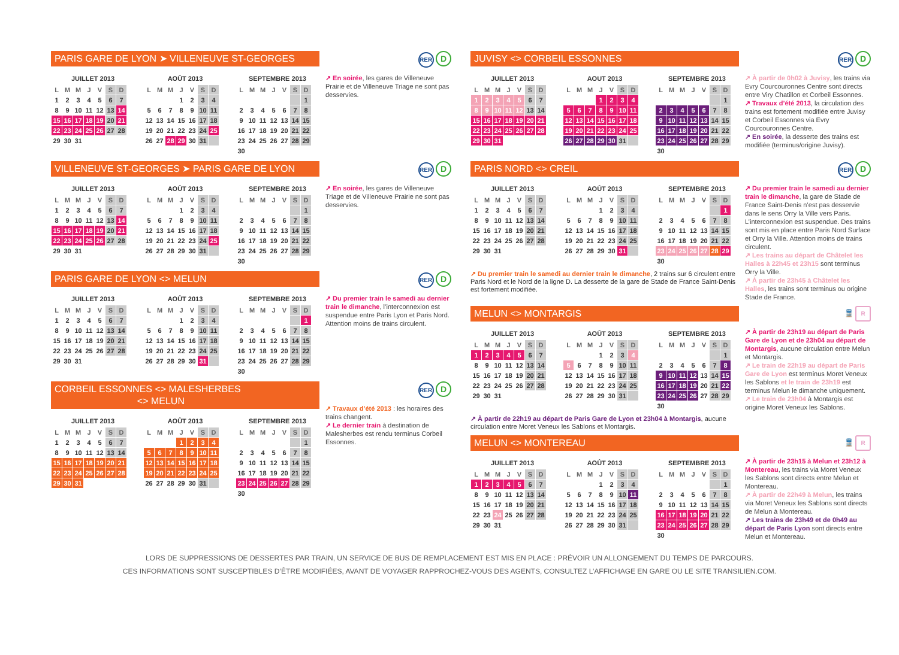PARIS GARE DE LYON ➤ VILLENEUVE ST-GEORGES
JUILLET 2013
| L | M | M | J | V | S | D |
| --- | --- | --- | --- | --- | --- | --- |
| 1 | 2 | 3 | 4 | 5 | 6 | 7 |
| 8 | 9 | 10 | 11 | 12 | 13 | 14 |
| 15 | 16 | 17 | 18 | 19 | 20 | 21 |
| 22 | 23 | 24 | 25 | 26 | 27 | 28 |
| 29 | 30 | 31 | | | | |
AOÛT 2013
| L | M | M | J | V | S | D |
| --- | --- | --- | --- | --- | --- | --- |
| | | | 1 | 2 | 3 | 4 |
| 5 | 6 | 7 | 8 | 9 | 10 | 11 |
| 12 | 13 | 14 | 15 | 16 | 17 | 18 |
| 19 | 20 | 21 | 22 | 23 | 24 | 25 |
| 26 | 27 | 28 | 29 | 30 | 31 | |
SEPTEMBRE 2013
| L | M | M | J | V | S | D |
| --- | --- | --- | --- | --- | --- | --- |
| | | | | | | 1 |
| 2 | 3 | 4 | 5 | 6 | 7 | 8 |
| 9 | 10 | 11 | 12 | 13 | 14 | 15 |
| 16 | 17 | 18 | 19 | 20 | 21 | 22 |
| 23 | 24 | 25 | 26 | 27 | 28 | 29 |
| 30 | | | | | | |
RER D
↗ En soirée, les gares de Villeneuve Prairie et de Villeneuve Triage ne sont pas desservies.
VILLENEUVE ST-GEORGES ➤ PARIS GARE DE LYON
JUILLET 2013
| L | M | M | J | V | S | D |
| --- | --- | --- | --- | --- | --- | --- |
| 1 | 2 | 3 | 4 | 5 | 6 | 7 |
| 8 | 9 | 10 | 11 | 12 | 13 | 14 |
| 15 | 16 | 17 | 18 | 19 | 20 | 21 |
| 22 | 23 | 24 | 25 | 26 | 27 | 28 |
| 29 | 30 | 31 | | | | |
AOÛT 2013
| L | M | M | J | V | S | D |
| --- | --- | --- | --- | --- | --- | --- |
| | | | 1 | 2 | 3 | 4 |
| 5 | 6 | 7 | 8 | 9 | 10 | 11 |
| 12 | 13 | 14 | 15 | 16 | 17 | 18 |
| 19 | 20 | 21 | 22 | 23 | 24 | 25 |
| 26 | 27 | 28 | 29 | 30 | 31 | |
SEPTEMBRE 2013
| L | M | M | J | V | S | D |
| --- | --- | --- | --- | --- | --- | --- |
| | | | | | | 1 |
| 2 | 3 | 4 | 5 | 6 | 7 | 8 |
| 9 | 10 | 11 | 12 | 13 | 14 | 15 |
| 16 | 17 | 18 | 19 | 20 | 21 | 22 |
| 23 | 24 | 25 | 26 | 27 | 28 | 29 |
| 30 | | | | | | |
RER D
↗ En soirée, les gares de Villeneuve Triage et de Villeneuve Prairie ne sont pas desservies.
PARIS GARE DE LYON <> MELUN
JUILLET 2013
| L | M | M | J | V | S | D |
| --- | --- | --- | --- | --- | --- | --- |
| 1 | 2 | 3 | 4 | 5 | 6 | 7 |
| 8 | 9 | 10 | 11 | 12 | 13 | 14 |
| 15 | 16 | 17 | 18 | 19 | 20 | 21 |
| 22 | 23 | 24 | 25 | 26 | 27 | 28 |
| 29 | 30 | 31 | | | | |
AOÛT 2013
| L | M | M | J | V | S | D |
| --- | --- | --- | --- | --- | --- | --- |
| | | | 1 | 2 | 3 | 4 |
| 5 | 6 | 7 | 8 | 9 | 10 | 11 |
| 12 | 13 | 14 | 15 | 16 | 17 | 18 |
| 19 | 20 | 21 | 22 | 23 | 24 | 25 |
| 26 | 27 | 28 | 29 | 30 | 31 | |
SEPTEMBRE 2013
| L | M | M | J | V | S | D |
| --- | --- | --- | --- | --- | --- | --- |
| | | | | | | 1 |
| 2 | 3 | 4 | 5 | 6 | 7 | 8 |
| 9 | 10 | 11 | 12 | 13 | 14 | 15 |
| 16 | 17 | 18 | 19 | 20 | 21 | 22 |
| 23 | 24 | 25 | 26 | 27 | 28 | 29 |
| 30 | | | | | | |
RER D
↗ Du premier train le samedi au dernier train le dimanche, l’interconnexion est suspendue entre Paris Lyon et Paris Nord. Attention moins de trains circulent.
CORBEIL ESSONNES <> MALESHERBES
<> MELUN
JUILLET 2013
| L | M | M | J | V | S | D |
| --- | --- | --- | --- | --- | --- | --- |
| 1 | 2 | 3 | 4 | 5 | 6 | 7 |
| 8 | 9 | 10 | 11 | 12 | 13 | 14 |
| 15 | 16 | 17 | 18 | 19 | 20 | 21 |
| 22 | 23 | 24 | 25 | 26 | 27 | 28 |
| 29 | 30 | 31 | | | | |
AOÛT 2013
| L | M | M | J | V | S | D |
| --- | --- | --- | --- | --- | --- | --- |
| | | | 1 | 2 | 3 | 4 |
| 5 | 6 | 7 | 8 | 9 | 10 | 11 |
| 12 | 13 | 14 | 15 | 16 | 17 | 18 |
| 19 | 20 | 21 | 22 | 23 | 24 | 25 |
| 26 | 27 | 28 | 29 | 30 | 31 | |
SEPTEMBRE 2013
| L | M | M | J | V | S | D |
| --- | --- | --- | --- | --- | --- | --- |
| | | | | | | 1 |
| 2 | 3 | 4 | 5 | 6 | 7 | 8 |
| 9 | 10 | 11 | 12 | 13 | 14 | 15 |
| 16 | 17 | 18 | 19 | 20 | 21 | 22 |
| 23 | 24 | 25 | 26 | 27 | 28 | 29 |
| 30 | | | | | | |
RER D
↗ Travaux d’été 2013 : les horaires des trains changent.
↗ Le dernier train à destination de Malesherbes est rendu terminus Corbeil Essonnes.
JUVISY <> CORBEIL ESSONNES
JUILLET 2013
| L | M | M | J | V | S | D |
| --- | --- | --- | --- | --- | --- | --- |
| 1 | 2 | 3 | 4 | 5 | 6 | 7 |
| 8 | 9 | 10 | 11 | 12 | 13 | 14 |
| 15 | 16 | 17 | 18 | 19 | 20 | 21 |
| 22 | 23 | 24 | 25 | 26 | 27 | 28 |
| 29 | 30 | 31 | | | | |
AOUT 2013
| L | M | M | J | V | S | D |
| --- | --- | --- | --- | --- | --- | --- |
| | | | 1 | 2 | 3 | 4 |
| 5 | 6 | 7 | 8 | 9 | 10 | 11 |
| 12 | 13 | 14 | 15 | 16 | 17 | 18 |
| 19 | 20 | 21 | 22 | 23 | 24 | 25 |
| 26 | 27 | 28 | 29 | 30 | 31 | |
SEPTEMBRE 2013
| L | M | M | J | V | S | D |
| --- | --- | --- | --- | --- | --- | --- |
| | | | | | | 1 |
| 2 | 3 | 4 | 5 | 6 | 7 | 8 |
| 9 | 10 | 11 | 12 | 13 | 14 | 15 |
| 16 | 17 | 18 | 19 | 20 | 21 | 22 |
| 23 | 24 | 25 | 26 | 27 | 28 | 29 |
| 30 | | | | | | |
RER D
↗ À partir de 0h02 à Juvisy, les trains via Evry Courcouronnes Centre sont directs entre Viry Chatillon et Corbeil Essonnes.
↗ Travaux d’été 2013, la circulation des trains est fortement modifiée entre Juvisy et Corbeil Essonnes via Evry Courcouronnes Centre.
↗ En soirée, la desserte des trains est modifiée (terminus/origine Juvisy).
PARIS NORD <> CREIL
JUILLET 2013
| L | M | M | J | V | S | D |
| --- | --- | --- | --- | --- | --- | --- |
| 1 | 2 | 3 | 4 | 5 | 6 | 7 |
| 8 | 9 | 10 | 11 | 12 | 13 | 14 |
| 15 | 16 | 17 | 18 | 19 | 20 | 21 |
| 22 | 23 | 24 | 25 | 26 | 27 | 28 |
| 29 | 30 | 31 | | | | |
AOÛT 2013
| L | M | M | J | V | S | D |
| --- | --- | --- | --- | --- | --- | --- |
| | | | 1 | 2 | 3 | 4 |
| 5 | 6 | 7 | 8 | 9 | 10 | 11 |
| 12 | 13 | 14 | 15 | 16 | 17 | 18 |
| 19 | 20 | 21 | 22 | 23 | 24 | 25 |
| 26 | 27 | 28 | 29 | 30 | 31 | |
SEPTEMBRE 2013
| L | M | M | J | V | S | D |
| --- | --- | --- | --- | --- | --- | --- |
| | | | | | | 1 |
| 2 | 3 | 4 | 5 | 6 | 7 | 8 |
| 9 | 10 | 11 | 12 | 13 | 14 | 15 |
| 16 | 17 | 18 | 19 | 20 | 21 | 22 |
| 23 | 24 | 25 | 26 | 27 | 28 | 29 |
| 30 | | | | | | |
↗ Du premier train le samedi au dernier train le dimanche, 2 trains sur 6 circulent entre Paris Nord et le Nord de la ligne D. La desserte de la gare de Stade de France Saint-Denis est fortement modifiée.
RER D
↗ Du premier train le samedi au dernier train le dimanche, la gare de Stade de France Saint-Denis n’est pas desservie dans le sens Orry la Ville vers Paris. L’interconnexion est suspendue. Des trains sont mis en place entre Paris Nord Surface et Orry la Ville. Attention moins de trains circulent.
↗ Les trains au départ de Châtelet les Halles à 22h45 et 23h15 sont terminus Orry la Ville.
↗ À partir de 23h45 à Châtelet les Halles, les trains sont terminus ou origine Stade de France.
MELUN <> MONTARGIS
JUILLET 2013
| L | M | M | J | V | S | D |
| --- | --- | --- | --- | --- | --- | --- |
| 1 | 2 | 3 | 4 | 5 | 6 | 7 |
| 8 | 9 | 10 | 11 | 12 | 13 | 14 |
| 15 | 16 | 17 | 18 | 19 | 20 | 21 |
| 22 | 23 | 24 | 25 | 26 | 27 | 28 |
| 29 | 30 | 31 | | | | |
AOÛT 2013
| L | M | M | J | V | S | D |
| --- | --- | --- | --- | --- | --- | --- |
| | | | 1 | 2 | 3 | 4 |
| 5 | 6 | 7 | 8 | 9 | 10 | 11 |
| 12 | 13 | 14 | 15 | 16 | 17 | 18 |
| 19 | 20 | 21 | 22 | 23 | 24 | 25 |
| 26 | 27 | 28 | 29 | 30 | 31 | |
SEPTEMBRE 2013
| L | M | M | J | V | S | D |
| --- | --- | --- | --- | --- | --- | --- |
| | | | | | | 1 |
| 2 | 3 | 4 | 5 | 6 | 7 | 8 |
| 9 | 10 | 11 | 12 | 13 | 14 | 15 |
| 16 | 17 | 18 | 19 | 20 | 21 | 22 |
| 23 | 24 | 25 | 26 | 27 | 28 | 29 |
| 30 | | | | | | |
↗ À partir de 22h19 au départ de Paris Gare de Lyon et 23h04 à Montargis, aucune circulation entre Moret Veneux les Sablons et Montargis.
🚆 R
↗ À partir de 23h19 au départ de Paris Gare de Lyon et de 23h04 au départ de Montargis, aucune circulation entre Melun et Montargis.
↗ Le train de 22h19 au départ de Paris Gare de Lyon est terminus Moret Veneux les Sablons et le train de 23h19 est terminus Melun le dimanche uniquement.
↗ Le train de 23h04 à Montargis est origine Moret Veneux les Sablons.
MELUN <> MONTEREAU
JUILLET 2013
| L | M | M | J | V | S | D |
| --- | --- | --- | --- | --- | --- | --- |
| 1 | 2 | 3 | 4 | 5 | 6 | 7 |
| 8 | 9 | 10 | 11 | 12 | 13 | 14 |
| 15 | 16 | 17 | 18 | 19 | 20 | 21 |
| 22 | 23 | 24 | 25 | 26 | 27 | 28 |
| 29 | 30 | 31 | | | | |
AOÛT 2013
| L | M | M | J | V | S | D |
| --- | --- | --- | --- | --- | --- | --- |
| | | | 1 | 2 | 3 | 4 |
| 5 | 6 | 7 | 8 | 9 | 10 | 11 |
| 12 | 13 | 14 | 15 | 16 | 17 | 18 |
| 19 | 20 | 21 | 22 | 23 | 24 | 25 |
| 26 | 27 | 28 | 29 | 30 | 31 | |
SEPTEMBRE 2013
| L | M | M | J | V | S | D |
| --- | --- | --- | --- | --- | --- | --- |
| | | | | | | 1 |
| 2 | 3 | 4 | 5 | 6 | 7 | 8 |
| 9 | 10 | 11 | 12 | 13 | 14 | 15 |
| 16 | 17 | 18 | 19 | 20 | 21 | 22 |
| 23 | 24 | 25 | 26 | 27 | 28 | 29 |
| 30 | | | | | | |
🚆 R
↗ À partir de 23h15 à Melun et 23h12 à Montereau, les trains via Moret Veneux les Sablons sont directs entre Melun et Montereau.
↗ À partir de 22h49 à Melun, les trains via Moret Veneux les Sablons sont directs de Melun à Montereau.
↗ Les trains de 23h49 et de 0h49 au départ de Paris Lyon sont directs entre Melun et Montereau.
LORS DE SUPPRESSIONS DE DESSERTES PAR TRAIN, UN SERVICE DE BUS DE REMPLACEMENT EST MIS EN PLACE : PRÉVOIR UN ALLONGEMENT DU TEMPS DE PARCOURS.
CES INFORMATIONS SONT SUSCEPTIBLES D’ÊTRE MODIFIÉES, AVANT DE VOYAGER RAPPROCHEZ-VOUS DES AGENTS, CONSULTEZ L’AFFICHAGE EN GARE OU LE SITE TRANSILIEN.COM.